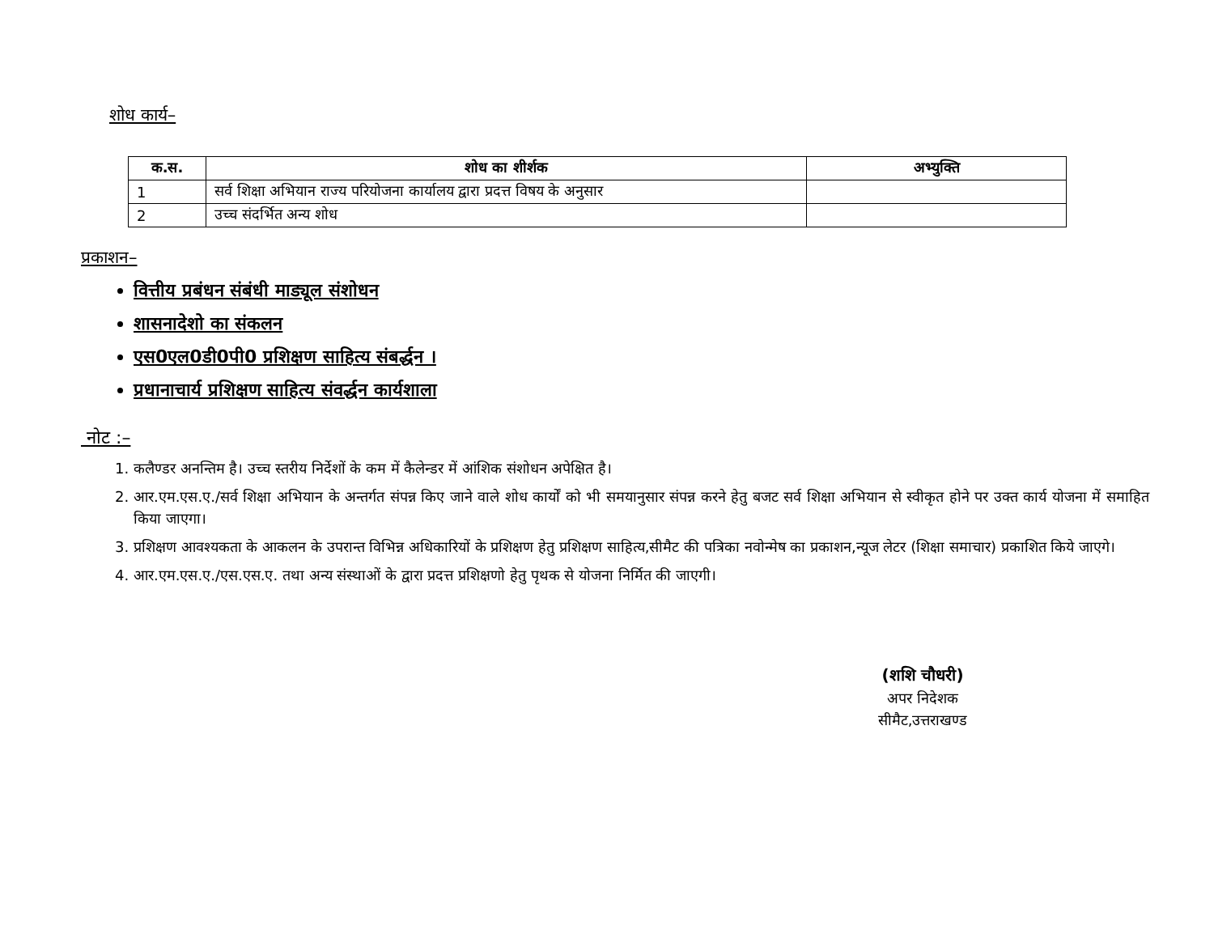शोध कार्य–
| क.स. | शोध का शीर्शक | अभ्युक्ति |
| --- | --- | --- |
| 1 | सर्व शिक्षा अभियान राज्य परियोजना कार्यालय द्वारा प्रदत्त विषय के अनुसार | |
| 2 | उच्च संदर्भित अन्य शोध | |
प्रकाशन–
वित्तीय प्रबंधन संबंधी माड्यूल संशोधन
शासनादेशो का संकलन
एस0एल0डी0पी0 प्रशिक्षण साहित्य संबर्द्धन ।
प्रधानाचार्य प्रशिक्षण साहित्य संवर्द्धन कार्यशाला
नोट :–
1. कलैण्डर अनन्तिम है। उच्च स्तरीय निर्देशों के कम में कैलेन्डर में आंशिक संशोधन अपेक्षित है।
2. आर.एम.एस.ए./सर्व शिक्षा अभियान के अन्तर्गत संपन्न किए जाने वाले शोध कार्यों को भी समयानुसार संपन्न करने हेतु बजट सर्व शिक्षा अभियान से स्वीकृत होने पर उक्त कार्य योजना में समाहित किया जाएगा।
3. प्रशिक्षण आवश्यकता के आकलन के उपरान्त विभिन्न अधिकारियों के प्रशिक्षण हेतु प्रशिक्षण साहित्य,सीमैट की पत्रिका नवोन्मेष का प्रकाशन,न्यूज लेटर (शिक्षा समाचार) प्रकाशित किये जाएगे।
4. आर.एम.एस.ए./एस.एस.ए. तथा अन्य संस्थाओं के द्वारा प्रदत्त प्रशिक्षणो हेतु पृथक से योजना निर्मित की जाएगी।
(शशि चौधरी)
अपर निदेशक
सीमैट,उत्तराखण्ड